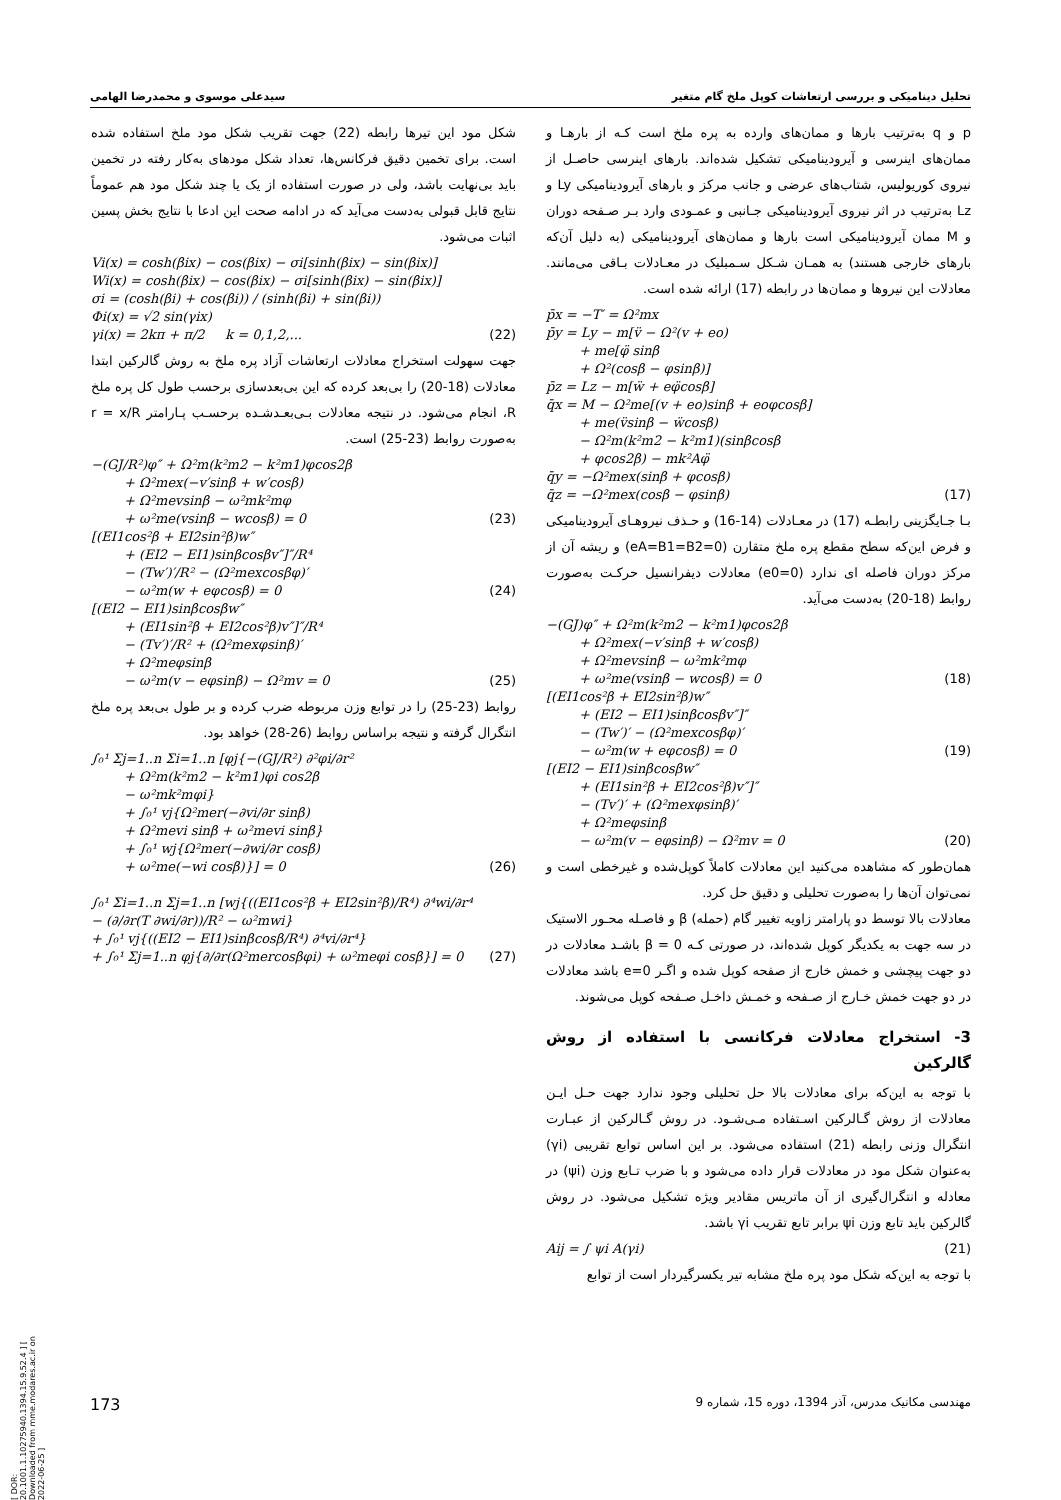تحلیل دینامیکی و بررسی ارتعاشات کوپل ملخ گام متغیر سیدعلی موسوی و محمدرضا الهامی
p و q به‌ترتیب بارها و ممان‌های وارده به پره ملخ است کـه از بارهـا و ممان‌های اینرسی و آیرودینامیکی تشکیل شده‌اند. بارهای اینرسی حاصـل از نیروی کوریولیس، شتاب‌های عرضی و جانب مرکز و بارهای آیرودینامیکی Ly و Lz به‌ترتیب در اثر نیروی آیرودینامیکی جـانبی و عمـودی وارد بـر صـفحه دوران و M ممان آیرودینامیکی است بارها و ممان‌های آیرودینامیکی (به دلیل آن‌که بارهای خارجی هستند) به همـان شـکل سـمبلیک در معـادلات بـاقی می‌مانند. معادلات این نیروها و ممان‌ها در رابطه (17) ارائه شده است.
p̄x = −T′ = Ω²mx p̄y = Ly − m[v̈ − Ω²(v + eo) + me[φ̈ sinβ + Ω²(cosβ − φsinβ)] p̄z = Lz − m[ẅ + eφ̈cosβ] q̄x = M − Ω²me[(v + eo)sinβ + eoφcosβ] + me(v̈sinβ − ẅcosβ) − Ω²m(k²m2 − k²m1)(sinβcosβ + φcos2β) − mk²Aφ̈ q̄y = −Ω²mex(sinβ + φcosβ) q̄z = −Ω²mex(cosβ − φsinβ) (17)
بـا جـایگزینی رابطـه (17) در معـادلات (14-16) و حـذف نیروهـای آیرودینامیکی و فرض این‌که سطح مقطع پره ملخ متقارن (eA=B1=B2=0) و ریشه آن از مرکز دوران فاصله ای ندارد (e0=0) معادلات دیفرانسیل حرکـت به‌صورت روابط (18-20) به‌دست می‌آید.
−(GJ)φ″ + Ω²m(k²m2 − k²m1)φcos2β + Ω²mex(−v′sinβ + w′cosβ) + Ω²mevsinβ − ω²mk²mφ + ω²me(vsinβ − wcosβ) = 0 (18) [(EI1cos²β + EI2sin²β)w″ + (EI2 − EI1)sinβcosβv″]″ − (Tw′)′ − (Ω²mexcosβφ)′ − ω²m(w + eφcosβ) = 0 (19) [(EI2 − EI1)sinβcosβw″ + (EI1sin²β + EI2cos²β)v″]″ − (Tv′)′ + (Ω²mexφsinβ)′ + Ω²meφsinβ − ω²m(v − eφsinβ) − Ω²mv = 0 (20)
همان‌طور که مشاهده می‌کنید این معادلات کاملاً کوپل‌شده و غیرخطی است و نمی‌توان آن‌ها را به‌صورت تحلیلی و دقیق حل کرد.
معادلات بالا توسط دو پارامتر زاویه تغییر گام (حمله) β و فاصـله محـور الاستیک در سه جهت به یکدیگر کوپل شده‌اند، در صورتی کـه β = 0 باشـد معادلات در دو جهت پیچشی و خمش خارج از صفحه کوپل شده و اگـر e=0 باشد معادلات در دو جهت خمش خـارج از صـفحه و خمـش داخـل صـفحه کوپل می‌شوند.
3- استخراج معادلات فرکانسی با استفاده از روش گالرکین
با توجه به این‌که برای معادلات بالا حل تحلیلی وجود ندارد جهت حـل ایـن معادلات از روش گـالرکین اسـتفاده مـی‌شـود. در روش گـالرکین از عبـارت انتگرال وزنی رابطه (21) استفاده می‌شود. بر این اساس توابع تقریبی (γi) به‌عنوان شکل مود در معادلات قرار داده می‌شود و با ضرب تـابع وزن (ψi) در معادله و انتگرال‌گیری از آن ماتریس مقادیر ویژه تشکیل می‌شود. در روش گالرکین باید تابع وزن ψi برابر تابع تقریب γi باشد.
Aij = ∫ ψi A(γi) (21)
با توجه به این‌که شکل مود پره ملخ مشابه تیر یکسرگیردار است از توابع
شکل مود این تیرها رابطه (22) جهت تقریب شکل مود ملخ استفاده شده است. برای تخمین دقیق فرکانس‌ها، تعداد شکل مودهای به‌کار رفته در تخمین باید بی‌نهایت باشد، ولی در صورت استفاده از یک یا چند شکل مود هم عموماً نتایج قابل قبولی به‌دست می‌آید که در ادامه صحت این ادعا با نتایج بخش پسین اثبات می‌شود.
Vi(x) = cosh(βix) − cos(βix) − σi[sinh(βix) − sin(βix)] Wi(x) = cosh(βix) − cos(βix) − σi[sinh(βix) − sin(βix)] σi = (cosh(βi) + cos(βi)) / (sinh(βi) + sin(βi)) Φi(x) = √2 sin(γix) γi(x) = 2kπ + π/2 k = 0,1,2,... (22)
جهت سهولت استخراج معادلات ارتعاشات آزاد پره ملخ به روش گالرکین ابتدا معادلات (18-20) را بی‌بعد کرده که این بی‌بعدسازی برحسب طول کل پره ملخ R، انجام می‌شود. در نتیجه معادلات بـی‌بعـدشـده برحسـب پـارامتر r = x/R به‌صورت روابط (23-25) است.
−(GJ/R²)φ″ + Ω²m(k²m2 − k²m1)φcos2β + Ω²mex(−v′sinβ + w′cosβ) + Ω²mevsinβ − ω²mk²mφ + ω²me(vsinβ − wcosβ) = 0 (23) [(EI1cos²β + EI2sin²β)w″ + (EI2 − EI1)sinβcosβv″]″/R⁴ − (Tw′)′/R² − (Ω²mexcosβφ)′ − ω²m(w + eφcosβ) = 0 (24) [(EI2 − EI1)sinβcosβw″ + (EI1sin²β + EI2cos²β)v″]″/R⁴ − (Tv′)′/R² + (Ω²mexφsinβ)′ + Ω²meφsinβ − ω²m(v − eφsinβ) − Ω²mv = 0 (25)
روابط (23-25) را در توابع وزن مربوطه ضرب کرده و بر طول بی‌بعد پره ملخ انتگرال گرفته و نتیجه براساس روابط (26-28) خواهد بود.
∫₀¹ Σj=1..n Σi=1..n [φj{−(GJ/R²) ∂²φi/∂r² + Ω²m(k²m2 − k²m1)φi cos2β − ω²mk²mφi} + ∫₀¹ vj{Ω²mer(−∂vi/∂r sinβ) + Ω²mevi sinβ + ω²mevi sinβ} + ∫₀¹ wj{Ω²mer(−∂wi/∂r cosβ) + ω²me(−wi cosβ)}] = 0 (26) ∫₀¹ Σi=1..n Σj=1..n [wj{((EI1cos²β + EI2sin²β)/R⁴) ∂⁴wi/∂r⁴ − (∂/∂r(T ∂wi/∂r))/R² − ω²mwi} + ∫₀¹ vj{((EI2 − EI1)sinβcosβ/R⁴) ∂⁴vi/∂r⁴} + ∫₀¹ Σj=1..n φj{∂/∂r(Ω²mercosβφi) + ω²meφi cosβ}] = 0 (27)
مهندسی مکانیک مدرس، آذر 1394، دوره 15، شماره 9 173
[ DOR: 20.1001.1.10275940.1394.15.9.52.4 ] [ Downloaded from mme.modares.ac.ir on 2022-06-25 ]